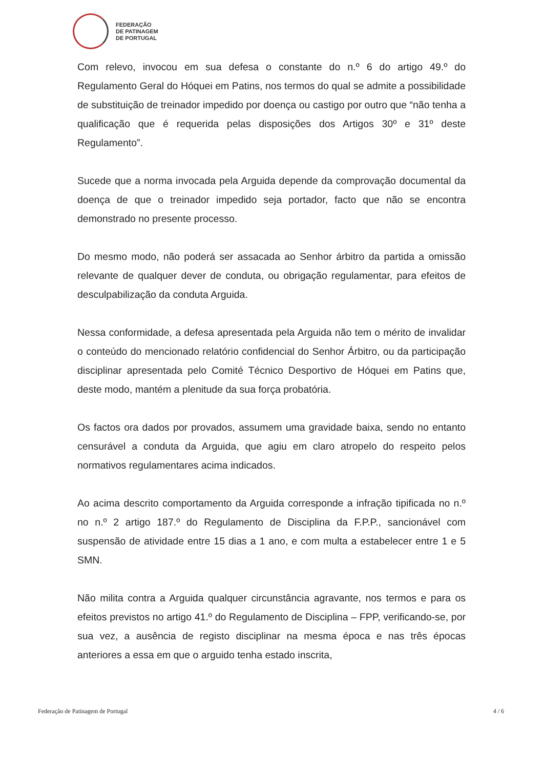FEDERAÇÃO
DE PATINAGEM
DE PORTUGAL
Com relevo, invocou em sua defesa o constante do n.º 6 do artigo 49.º do Regulamento Geral do Hóquei em Patins, nos termos do qual se admite a possibilidade de substituição de treinador impedido por doença ou castigo por outro que “não tenha a qualificação que é requerida pelas disposições dos Artigos 30º e 31º deste Regulamento”.
Sucede que a norma invocada pela Arguida depende da comprovação documental da doença de que o treinador impedido seja portador, facto que não se encontra demonstrado no presente processo.
Do mesmo modo, não poderá ser assacada ao Senhor árbitro da partida a omissão relevante de qualquer dever de conduta, ou obrigação regulamentar, para efeitos de desculpabilização da conduta Arguida.
Nessa conformidade, a defesa apresentada pela Arguida não tem o mérito de invalidar o conteúdo do mencionado relatório confidencial do Senhor Árbitro, ou da participação disciplinar apresentada pelo Comité Técnico Desportivo de Hóquei em Patins que, deste modo, mantém a plenitude da sua força probatória.
Os factos ora dados por provados, assumem uma gravidade baixa, sendo no entanto censurável a conduta da Arguida, que agiu em claro atropelo do respeito pelos normativos regulamentares acima indicados.
Ao acima descrito comportamento da Arguida corresponde a infração tipificada no n.º no n.º 2 artigo 187.º do Regulamento de Disciplina da F.P.P., sancionável com suspensão de atividade entre 15 dias a 1 ano, e com multa a estabelecer entre 1 e 5 SMN.
Não milita contra a Arguida qualquer circunstância agravante, nos termos e para os efeitos previstos no artigo 41.º do Regulamento de Disciplina – FPP, verificando-se, por sua vez, a ausência de registo disciplinar na mesma época e nas três épocas anteriores a essa em que o arguido tenha estado inscrita,
Federação de Patinagem de Portugal 4 / 6